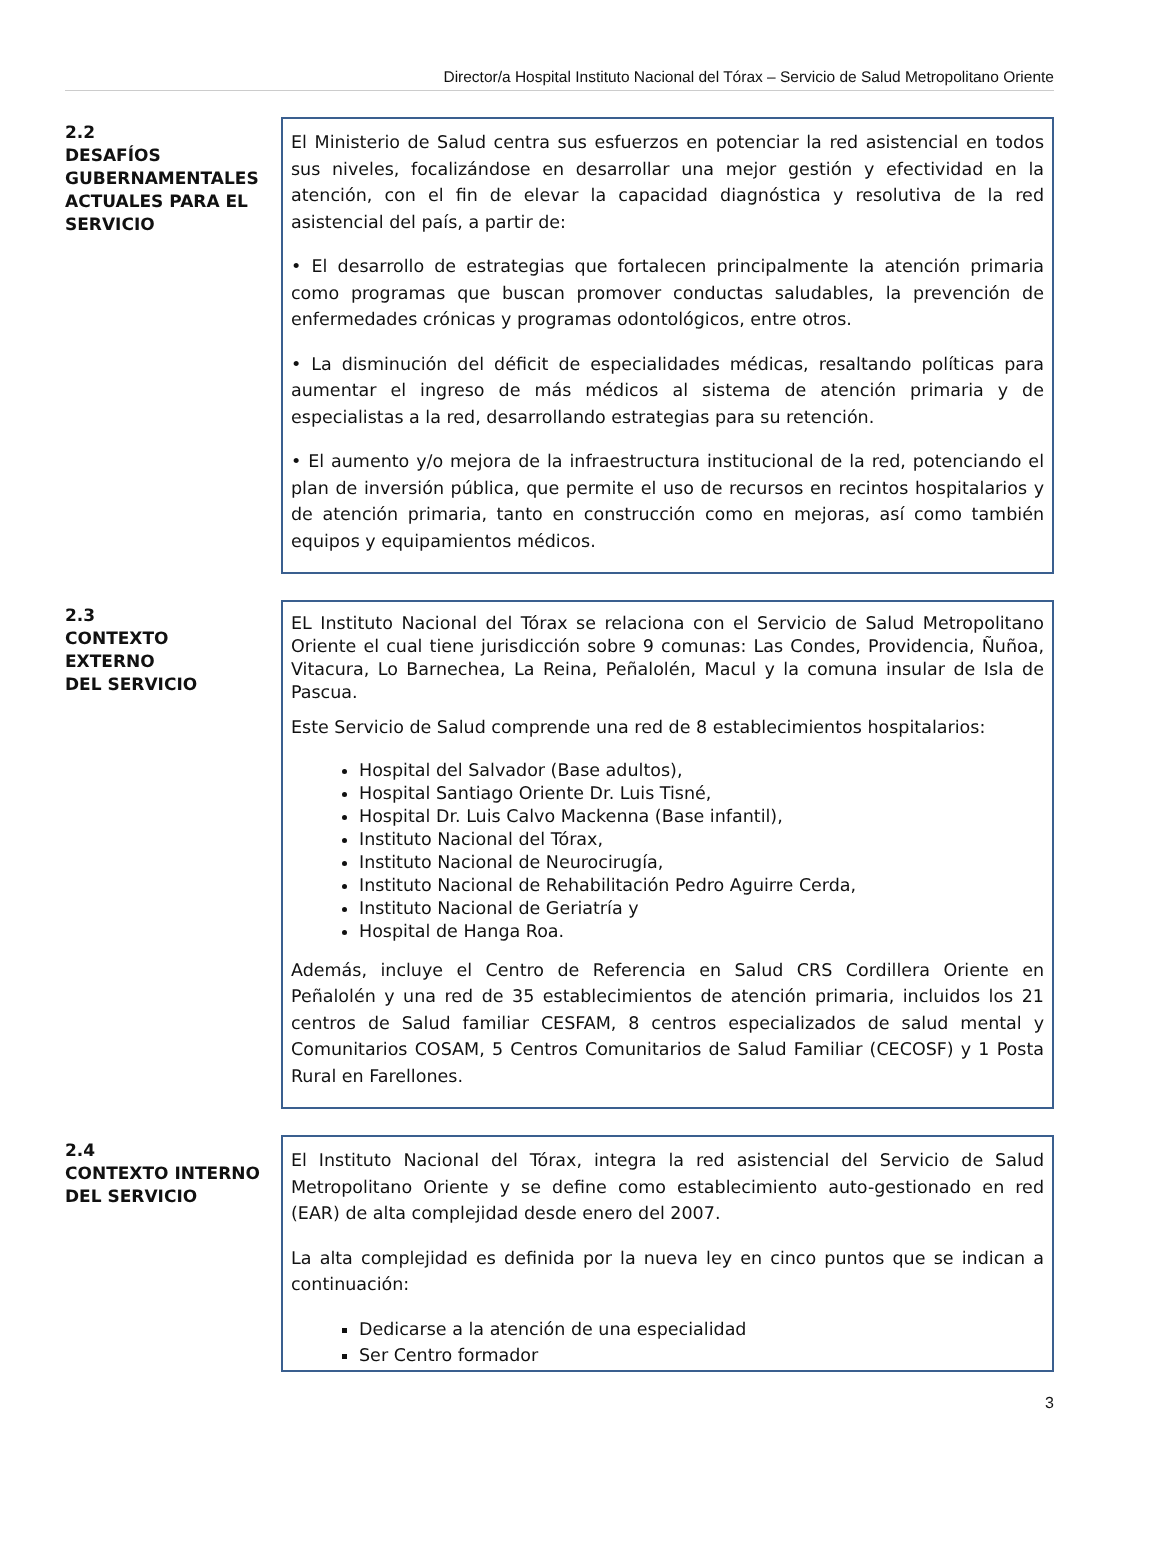Director/a Hospital Instituto Nacional del Tórax – Servicio de Salud Metropolitano Oriente
2.2
DESAFÍOS GUBERNAMENTALES ACTUALES PARA EL SERVICIO
El Ministerio de Salud centra sus esfuerzos en potenciar la red asistencial en todos sus niveles, focalizándose en desarrollar una mejor gestión y efectividad en la atención, con el fin de elevar la capacidad diagnóstica y resolutiva de la red asistencial del país, a partir de:
• El desarrollo de estrategias que fortalecen principalmente la atención primaria como programas que buscan promover conductas saludables, la prevención de enfermedades crónicas y programas odontológicos, entre otros.
• La disminución del déficit de especialidades médicas, resaltando políticas para aumentar el ingreso de más médicos al sistema de atención primaria y de especialistas a la red, desarrollando estrategias para su retención.
• El aumento y/o mejora de la infraestructura institucional de la red, potenciando el plan de inversión pública, que permite el uso de recursos en recintos hospitalarios y de atención primaria, tanto en construcción como en mejoras, así como también equipos y equipamientos médicos.
2.3
CONTEXTO
EXTERNO
DEL SERVICIO
EL Instituto Nacional del Tórax se relaciona con el Servicio de Salud Metropolitano Oriente el cual tiene jurisdicción sobre 9 comunas: Las Condes, Providencia, Ñuñoa, Vitacura, Lo Barnechea, La Reina, Peñalolén, Macul y la comuna insular de Isla de Pascua.
Este Servicio de Salud comprende una red de 8 establecimientos hospitalarios:
Hospital del Salvador (Base adultos),
Hospital Santiago Oriente Dr. Luis Tisné,
Hospital Dr. Luis Calvo Mackenna (Base infantil),
Instituto Nacional del Tórax,
Instituto Nacional de Neurocirugía,
Instituto Nacional de Rehabilitación Pedro Aguirre Cerda,
Instituto Nacional de Geriatría y
Hospital de Hanga Roa.
Además, incluye el Centro de Referencia en Salud CRS Cordillera Oriente en Peñalolén y una red de 35 establecimientos de atención primaria, incluidos los 21 centros de Salud familiar CESFAM, 8 centros especializados de salud mental y Comunitarios COSAM, 5 Centros Comunitarios de Salud Familiar (CECOSF) y 1 Posta Rural en Farellones.
2.4
CONTEXTO INTERNO DEL SERVICIO
El Instituto Nacional del Tórax, integra la red asistencial del Servicio de Salud Metropolitano Oriente y se define como establecimiento auto-gestionado en red (EAR) de alta complejidad desde enero del 2007.
La alta complejidad es definida por la nueva ley en cinco puntos que se indican a continuación:
Dedicarse a la atención de una especialidad
Ser Centro formador
3